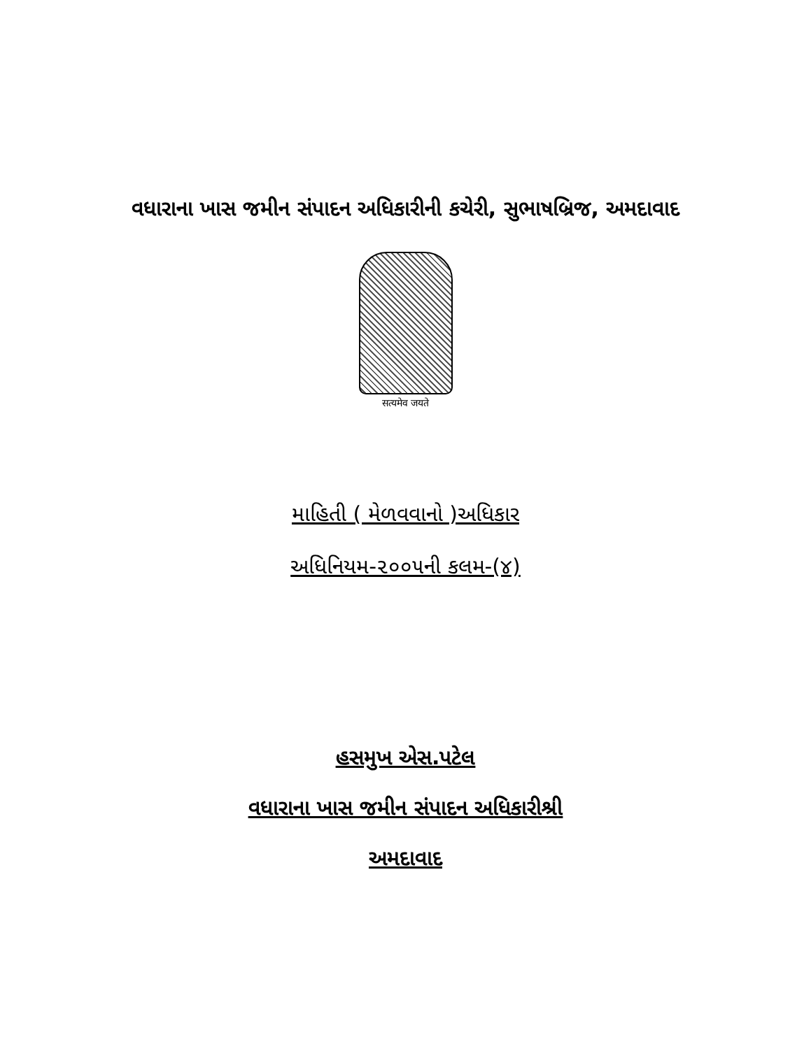વધારાના ખાસ જમીન સંપાદન અધિકારીની કચેરી, સુભાષબ્રિજ, અમદાવાદ
सत्यमेव जयते
માહિતી ( મેળવવાનો )અધિકાર
અધિનિયમ-૨૦૦૫ની કલમ-(૪)
હસમુખ એસ.પટેલ
વધારાના ખાસ જમીન સંપાદન અધિકારીશ્રી
અમદાવાદ